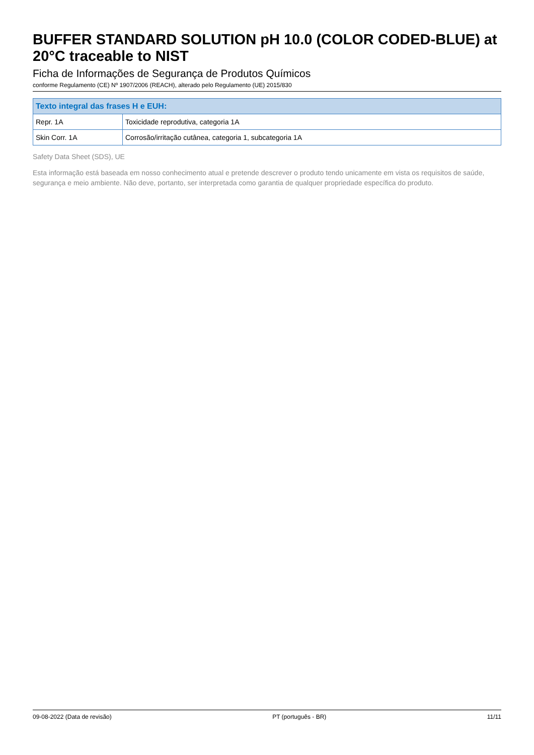BUFFER STANDARD SOLUTION pH 10.0 (COLOR CODED-BLUE) at 20°C traceable to NIST
Ficha de Informações de Segurança de Produtos Químicos
conforme Regulamento (CE) Nº 1907/2006 (REACH), alterado pelo Regulamento (UE) 2015/830
| Texto integral das frases H e EUH: | |
| --- | --- |
| Repr. 1A | Toxicidade reprodutiva, categoria 1A |
| Skin Corr. 1A | Corrosão/irritação cutânea, categoria 1, subcategoria 1A |
Safety Data Sheet (SDS), UE
Esta informação está baseada em nosso conhecimento atual e pretende descrever o produto tendo unicamente em vista os requisitos de saúde, segurança e meio ambiente. Não deve, portanto, ser interpretada como garantia de qualquer propriedade específica do produto.
09-08-2022 (Data de revisão) PT (português - BR) 11/11